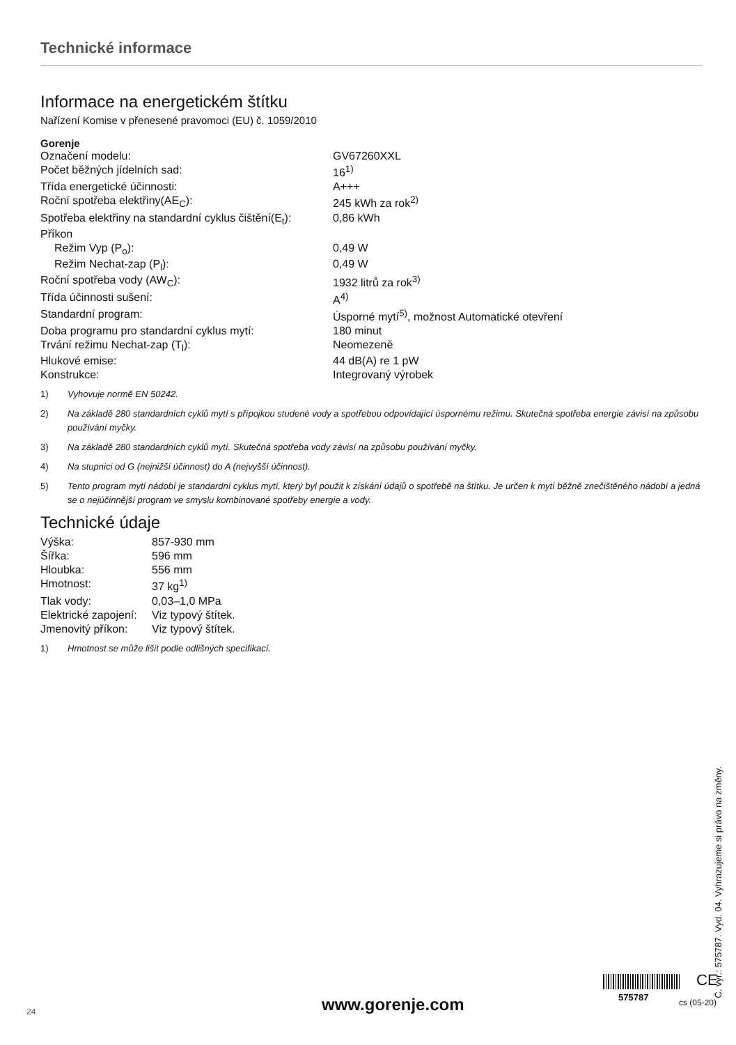Technické informace
Informace na energetickém štítku
Nařízení Komise v přenesené pravomoci (EU) č. 1059/2010
Gorenje
| Označení modelu: | GV67260XXL |
| Počet běžných jídelních sad: | 16<sup>1)</sup> |
| Třída energetické účinnosti: | A+++ |
| Roční spotřeba elektřiny(AE<sub>C</sub>): | 245 kWh za rok<sup>2)</sup> |
| Spotřeba elektřiny na standardní cyklus čištění(E<sub>t</sub>): | 0,86 kWh |
| Příkon | |
| Režim Vyp (P<sub>o</sub>): | 0,49 W |
| Režim Nechat-zap (P<sub>l</sub>): | 0,49 W |
| Roční spotřeba vody (AW<sub>C</sub>): | 1932 litrů za rok<sup>3)</sup> |
| Třída účinnosti sušení: | A<sup>4)</sup> |
| Standardní program: | Úsporné mytí<sup>5)</sup>, možnost Automatické otevření |
| Doba programu pro standardní cyklus mytí: | 180 minut |
| Trvání režimu Nechat-zap (T<sub>l</sub>): | Neomezeně |
| Hlukové emise: | 44 dB(A) re 1 pW |
| Konstrukce: | Integrovaný výrobek |
1) Vyhovuje normě EN 50242.
2) Na základě 280 standardních cyklů mytí s přípojkou studené vody a spotřebou odpovídající úspornému režimu. Skutečná spotřeba energie závisí na způsobu používání myčky.
3) Na základě 280 standardních cyklů mytí. Skutečná spotřeba vody závisí na způsobu používání myčky.
4) Na stupnici od G (nejnižší účinnost) do A (nejvyšší účinnost).
5) Tento program mytí nádobí je standardní cyklus mytí, který byl použit k získání údajů o spotřebě na štítku. Je určen k mytí běžně znečištěného nádobí a jedná se o nejúčinnější program ve smyslu kombinované spotřeby energie a vody.
Technické údaje
| Výška: | 857-930 mm |
| Šířka: | 596 mm |
| Hloubka: | 556 mm |
| Hmotnost: | 37 kg<sup>1)</sup> |
| Tlak vody: | 0,03–1,0 MPa |
| Elektrické zapojení: | Viz typový štítek. |
| Jmenovitý příkon: | Viz typový štítek. |
1) Hmotnost se může lišit podle odlišných specifikací.
Č. výr.: 575787. Vyd. 04. Vyhrazujeme si právo na změny.
24 www.gorenje.com
CE
575787 cs (05-20)